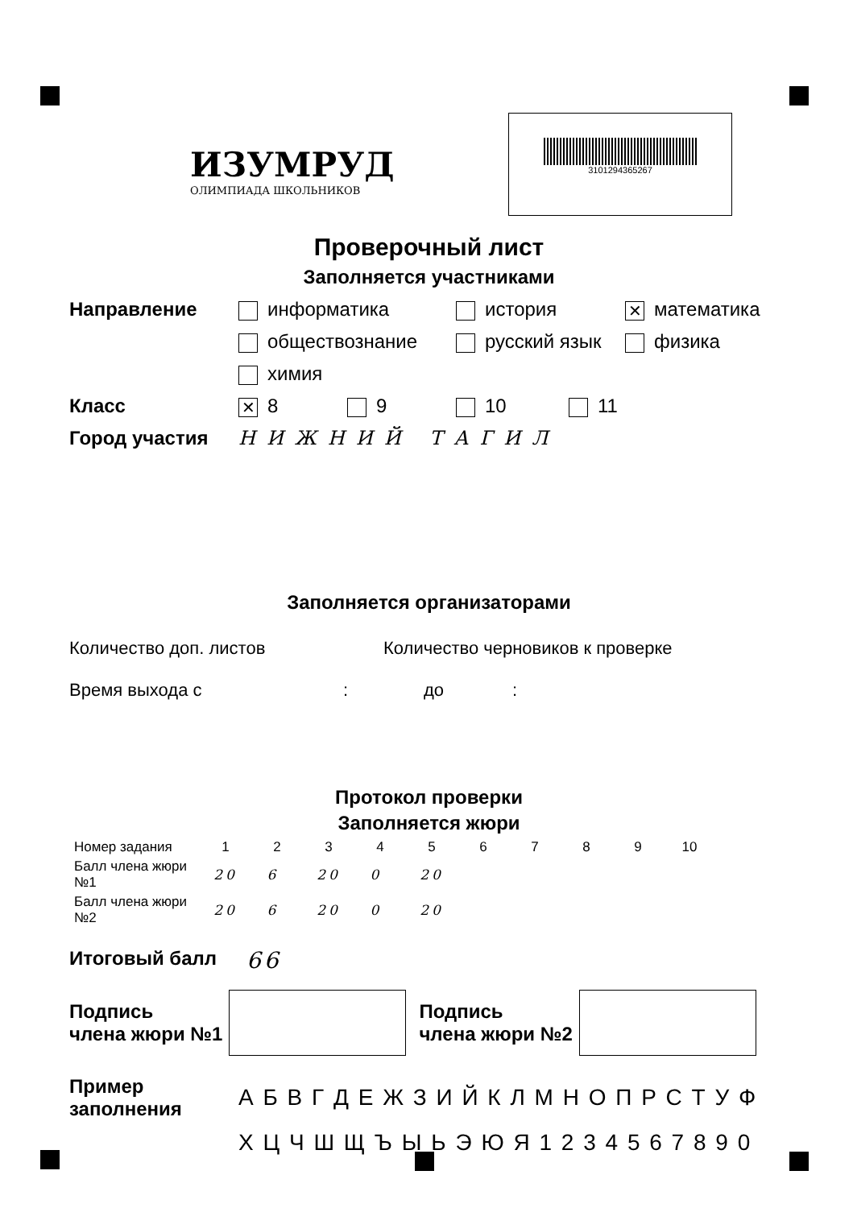ИЗУМРУД
ОЛИМПИАДА ШКОЛЬНИКОВ
3101294365267
Проверочный лист
Заполняется участниками
Направление информатика
история
✕ математика
обществознание
русский язык
физика
химия
Класс
✕ 8
9
10
11
Город участия НИЖНИЙ ТАГИЛ
Заполняется организаторами
Количество доп. листов Количество черновиков к проверке
Время выхода с : до :
Протокол проверки
Заполняется жюри
| Номер задания | 1 | 2 | 3 | 4 | 5 | 6 | 7 | 8 | 9 | 10 |
| Балл члена жюри №1 | 20 | 6 | 20 | 0 | 20 | | | | | |
| Балл члена жюри №2 | 20 | 6 | 20 | 0 | 20 | | | | | |
Итоговый балл
66
Подпись
члена жюри №1
Подпись
члена жюри №2
Пример заполнения
А Б В Г Д Е Ж З И Й К Л М Н О П Р С Т У Ф
Х Ц Ч Ш Щ Ъ Ы Ь Э Ю Я 1 2 3 4 5 6 7 8 9 0